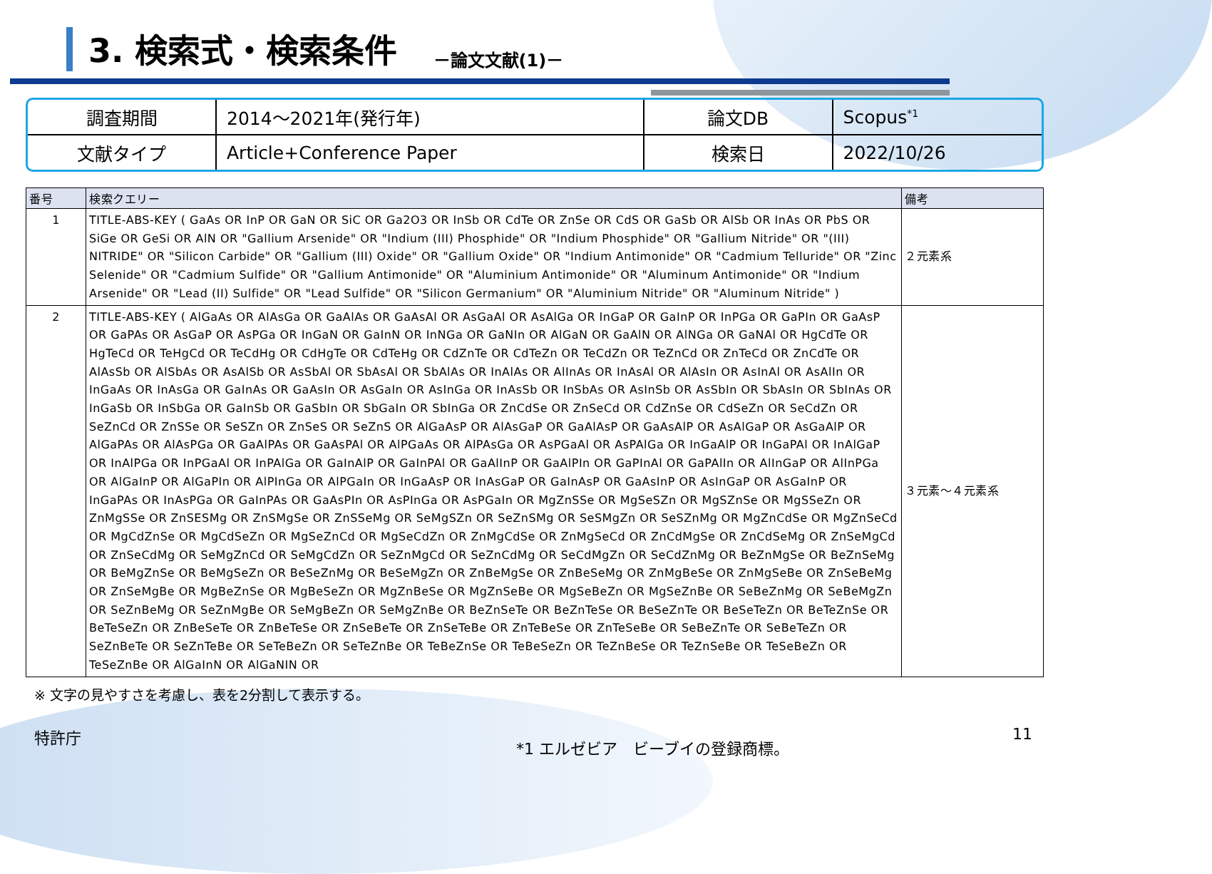3. 検索式・検索条件
－論文文献(1)－
| 調査期間 | 2014～2021年(発行年) | 論文DB | Scopus<sup>*1</sup> |
| 文献タイプ | Article+Conference Paper | 検索日 | 2022/10/26 |
| 番号 | 検索クエリー | 備考 |
| --- | --- | --- |
| 1 | TITLE-ABS-KEY ( GaAs OR InP OR GaN OR SiC OR Ga2O3 OR InSb OR CdTe OR ZnSe OR CdS OR GaSb OR AlSb OR InAs OR PbS OR SiGe OR GeSi OR AlN OR "Gallium Arsenide" OR "Indium (III) Phosphide" OR "Indium Phosphide" OR "Gallium Nitride" OR "(III) NITRIDE" OR "Silicon Carbide" OR "Gallium (III) Oxide" OR "Gallium Oxide" OR "Indium Antimonide" OR "Cadmium Telluride" OR "Zinc Selenide" OR "Cadmium Sulfide" OR "Gallium Antimonide" OR "Aluminium Antimonide" OR "Aluminum Antimonide" OR "Indium Arsenide" OR "Lead (II) Sulfide" OR "Lead Sulfide" OR "Silicon Germanium" OR "Aluminium Nitride" OR "Aluminum Nitride" ) | ２元素系 |
| 2 | TITLE-ABS-KEY ( AlGaAs OR AlAsGa OR GaAlAs OR GaAsAl OR AsGaAl OR AsAlGa OR InGaP OR GaInP OR InPGa OR GaPIn OR GaAsP OR GaPAs OR AsGaP OR AsPGa OR InGaN OR GaInN OR InNGa OR GaNIn OR AlGaN OR GaAlN OR AlNGa OR GaNAl OR HgCdTe OR HgTeCd OR TeHgCd OR TeCdHg OR CdHgTe OR CdTeHg OR CdZnTe OR CdTeZn OR TeCdZn OR TeZnCd OR ZnTeCd OR ZnCdTe OR AlAsSb OR AlSbAs OR AsAlSb OR AsSbAl OR SbAsAl OR SbAlAs OR InAlAs OR AlInAs OR InAsAl OR AlAsIn OR AsInAl OR AsAlIn OR InGaAs OR InAsGa OR GaInAs OR GaAsIn OR AsGaIn OR AsInGa OR InAsSb OR InSbAs OR AsInSb OR AsSbIn OR SbAsIn OR SbInAs OR InGaSb OR InSbGa OR GaInSb OR GaSbIn OR SbGaIn OR SbInGa OR ZnCdSe OR ZnSeCd OR CdZnSe OR CdSeZn OR SeCdZn OR SeZnCd OR ZnSSe OR SeSZn OR ZnSeS OR SeZnS OR AlGaAsP OR AlAsGaP OR GaAlAsP OR GaAsAlP OR AsAlGaP OR AsGaAlP OR AlGaPAs OR AlAsPGa OR GaAlPAs OR GaAsPAl OR AlPGaAs OR AlPAsGa OR AsPGaAl OR AsPAlGa OR InGaAlP OR InGaPAl OR InAlGaP OR InAlPGa OR InPGaAl OR InPAlGa OR GaInAlP OR GaInPAl OR GaAlInP OR GaAlPIn OR GaPInAl OR GaPAlIn OR AlInGaP OR AlInPGa OR AlGaInP OR AlGaPIn OR AlPInGa OR AlPGaIn OR InGaAsP OR InAsGaP OR GaInAsP OR GaAsInP OR AsInGaP OR AsGaInP OR InGaPAs OR InAsPGa OR GaInPAs OR GaAsPIn OR AsPInGa OR AsPGaIn OR MgZnSSe OR MgSeSZn OR MgSZnSe OR MgSSeZn OR ZnMgSSe OR ZnSESMg OR ZnSMgSe OR ZnSSeMg OR SeMgSZn OR SeZnSMg OR SeSMgZn OR SeSZnMg OR MgZnCdSe OR MgZnSeCd OR MgCdZnSe OR MgCdSeZn OR MgSeZnCd OR MgSeCdZn OR ZnMgCdSe OR ZnMgSeCd OR ZnCdMgSe OR ZnCdSeMg OR ZnSeMgCd OR ZnSeCdMg OR SeMgZnCd OR SeMgCdZn OR SeZnMgCd OR SeZnCdMg OR SeCdMgZn OR SeCdZnMg OR BeZnMgSe OR BeZnSeMg OR BeMgZnSe OR BeMgSeZn OR BeSeZnMg OR BeSeMgZn OR ZnBeMgSe OR ZnBeSeMg OR ZnMgBeSe OR ZnMgSeBe OR ZnSeBeMg OR ZnSeMgBe OR MgBeZnSe OR MgBeSeZn OR MgZnBeSe OR MgZnSeBe OR MgSeBeZn OR MgSeZnBe OR SeBeZnMg OR SeBeMgZn OR SeZnBeMg OR SeZnMgBe OR SeMgBeZn OR SeMgZnBe OR BeZnSeTe OR BeZnTeSe OR BeSeZnTe OR BeSeTeZn OR BeTeZnSe OR BeTeSeZn OR ZnBeSeTe OR ZnBeTeSe OR ZnSeBeTe OR ZnSeTeBe OR ZnTeBeSe OR ZnTeSeBe OR SeBeZnTe OR SeBeTeZn OR SeZnBeTe OR SeZnTeBe OR SeTeBeZn OR SeTeZnBe OR TeBeZnSe OR TeBeSeZn OR TeZnBeSe OR TeZnSeBe OR TeSeBeZn OR TeSeZnBe OR AlGaInN OR AlGaNIN OR | ３元素～４元素系 |
※ 文字の見やすさを考慮し、表を2分割して表示する。
特許庁
*1 エルゼビア　ビーブイの登録商標。
11